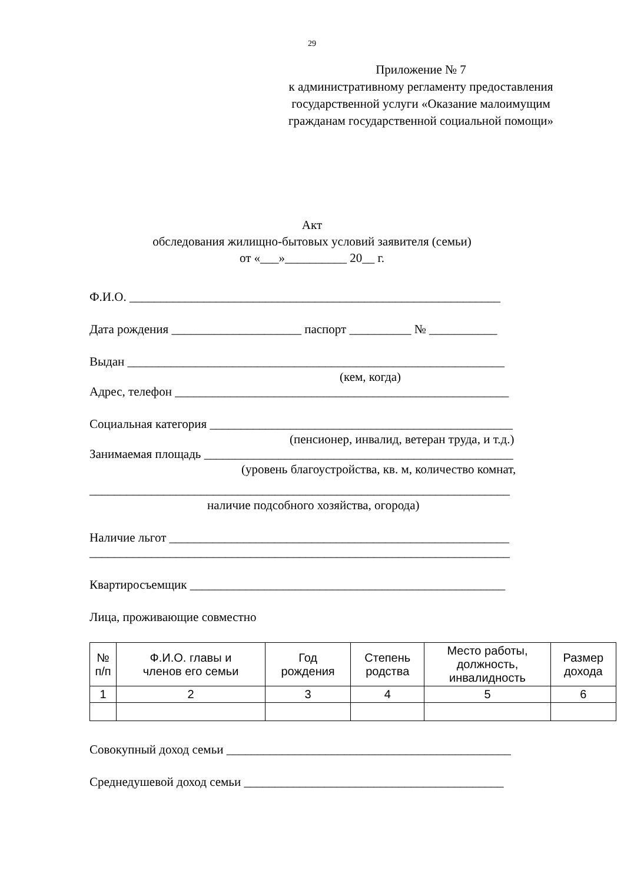29
Приложение № 7
к административному регламенту предоставления государственной услуги «Оказание малоимущим гражданам государственной социальной помощи»
Акт
обследования жилищно-бытовых условий заявителя (семьи)
от «___»__________ 20__ г.
Ф.И.О. ____________________________________________________________
Дата рождения _____________________ паспорт __________ № ___________
Выдан _____________________________________________________________
(кем, когда)
Адрес, телефон ______________________________________________________
Социальная категория _________________________________________________
(пенсионер, инвалид, ветеран труда, и т.д.)
Занимаемая площадь __________________________________________________
(уровень благоустройства, кв. м, количество комнат,
____________________________________________________________________
наличие подсобного хозяйства, огорода)
Наличие льгот _______________________________________________________
____________________________________________________________________
Квартиросъемщик ___________________________________________________
Лица, проживающие совместно
| № п/п | Ф.И.О. главы и членов его семьи | Год рождения | Степень родства | Место работы, должность, инвалидность | Размер дохода |
| 1 | 2 | 3 | 4 | 5 | 6 |
Совокупный доход семьи ______________________________________________
Среднедушевой доход семьи __________________________________________